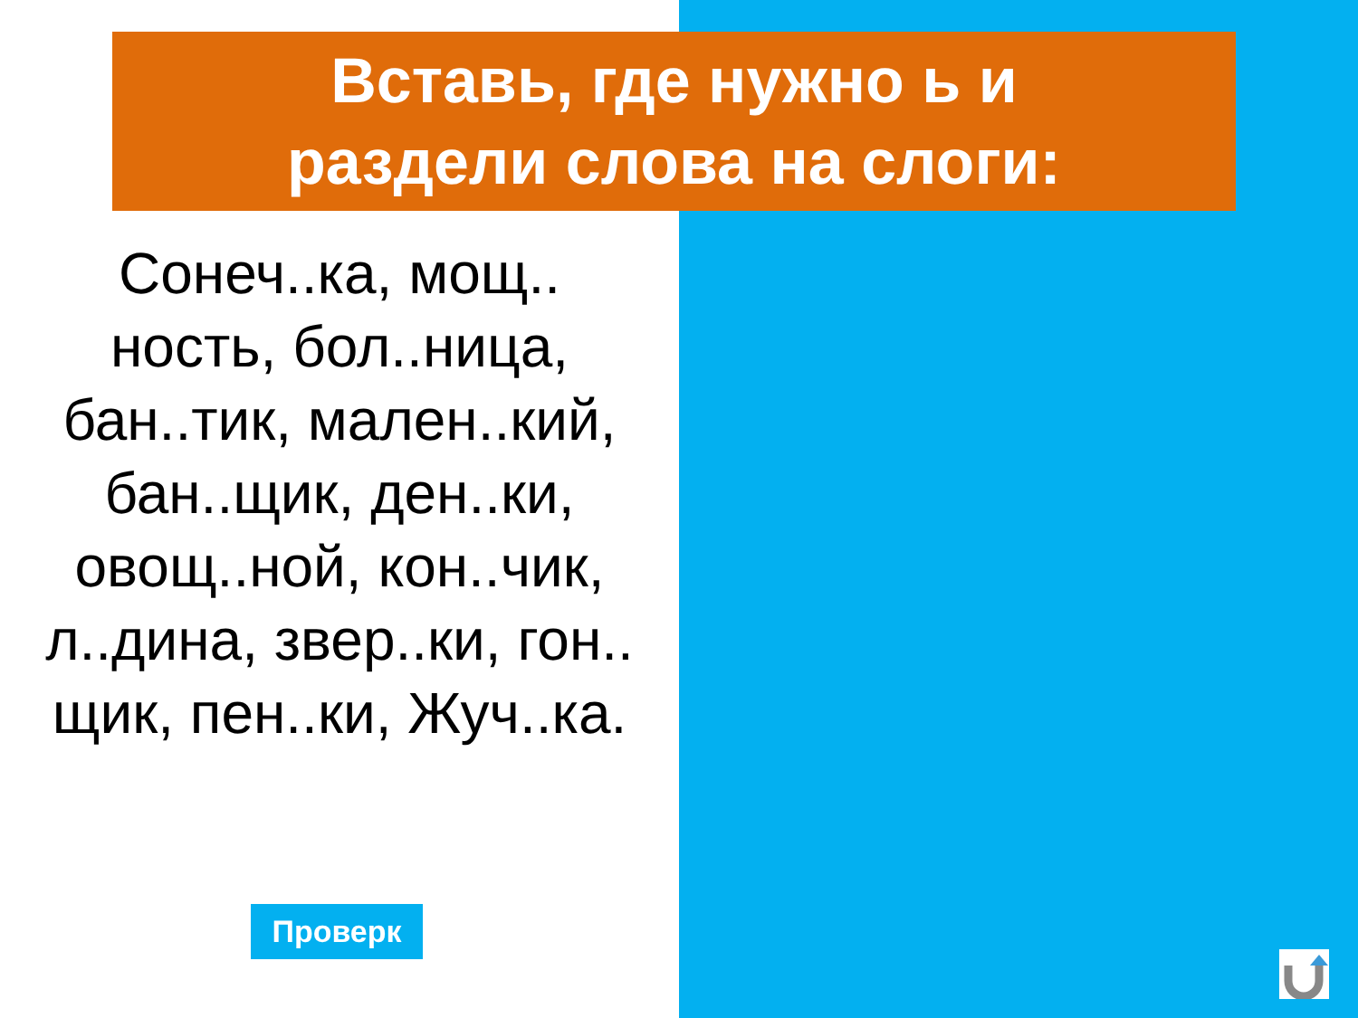Вставь, где нужно ь и
раздели слова на слоги:
Сонеч..ка, мощ..
ность, бол..ница,
бан..тик, мален..кий,
бан..щик, ден..ки,
овощ..ной, кон..чик,
л..дина, звер..ки, гон..
щик, пен..ки, Жуч..ка.
Проверк